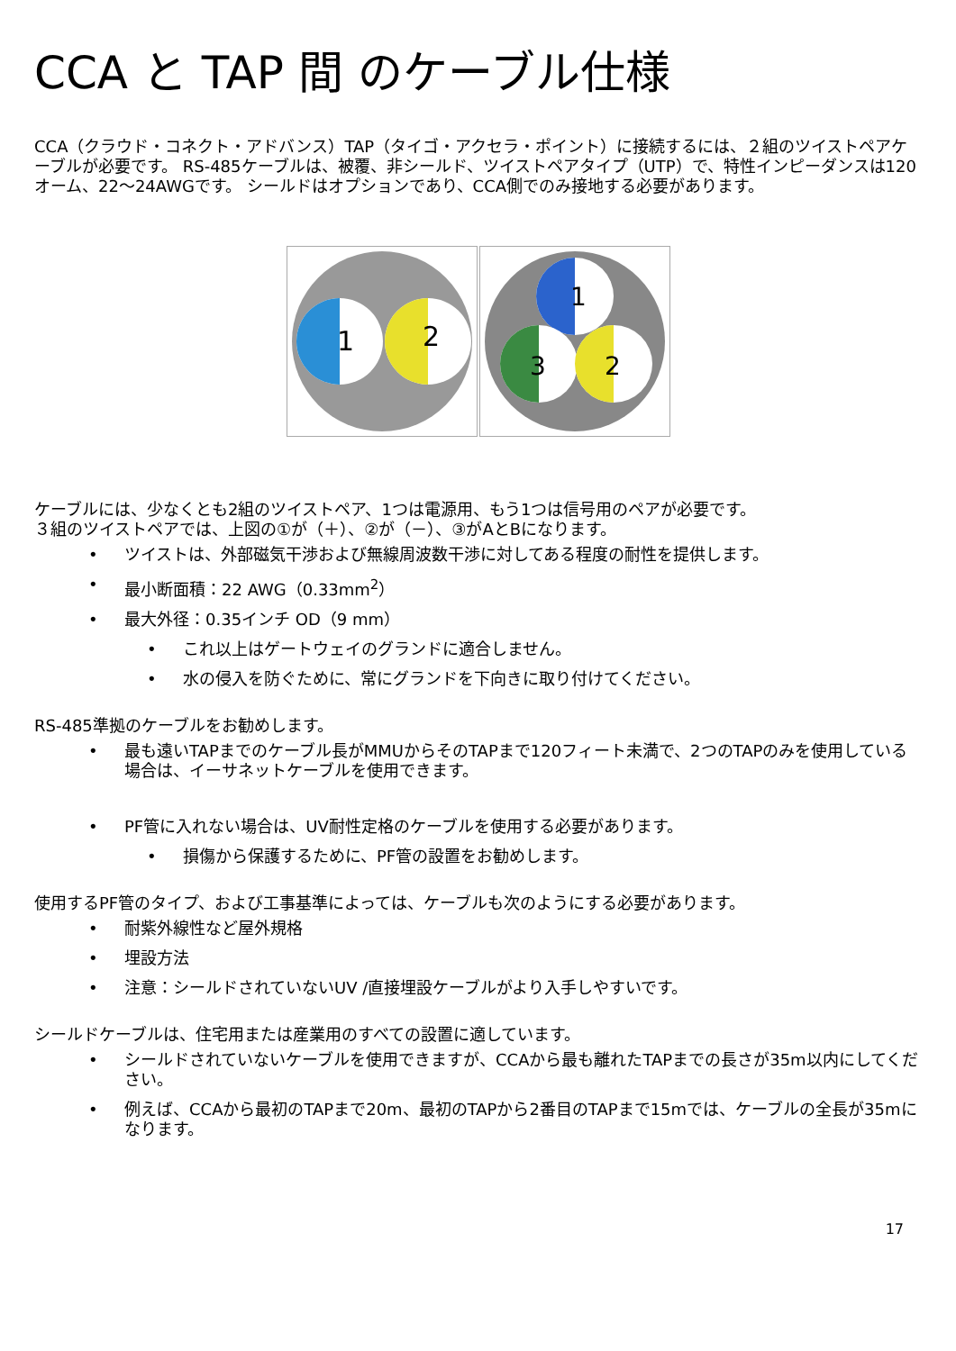CCA と TAP 間 のケーブル仕様
CCA（クラウド・コネクト・アドバンス）TAP（タイゴ・アクセラ・ポイント）に接続するには、２組のツイストペアケーブルが必要です。 RS-485ケーブルは、被覆、非シールド、ツイストペアタイプ（UTP）で、特性インピーダンスは120オーム、22～24AWGです。 シールドはオプションであり、CCA側でのみ接地する必要があります。
1
2
1
3
2
ケーブルには、少なくとも2組のツイストペア、1つは電源用、もう1つは信号用のペアが必要です。
３組のツイストペアでは、上図の①が（＋）、②が（－）、③がAとBになります。
ツイストは、外部磁気干渉および無線周波数干渉に対してある程度の耐性を提供します。
最小断面積：22 AWG（0.33mm<sup>2</sup>）
最大外径：0.35インチ OD（9 mm）
これ以上はゲートウェイのグランドに適合しません。
水の侵入を防ぐために、常にグランドを下向きに取り付けてください。
RS-485準拠のケーブルをお勧めします。
最も遠いTAPまでのケーブル長がMMUからそのTAPまで120フィート未満で、2つのTAPのみを使用している場合は、イーサネットケーブルを使用できます。
PF管に入れない場合は、UV耐性定格のケーブルを使用する必要があります。
損傷から保護するために、PF管の設置をお勧めします。
使用するPF管のタイプ、および工事基準によっては、ケーブルも次のようにする必要があります。
耐紫外線性など屋外規格
埋設方法
注意：シールドされていないUV /直接埋設ケーブルがより入手しやすいです。
シールドケーブルは、住宅用または産業用のすべての設置に適しています。
シールドされていないケーブルを使用できますが、CCAから最も離れたTAPまでの長さが35m以内にしてください。
例えば、CCAから最初のTAPまで20m、最初のTAPから2番目のTAPまで15mでは、ケーブルの全長が35mになります。
17